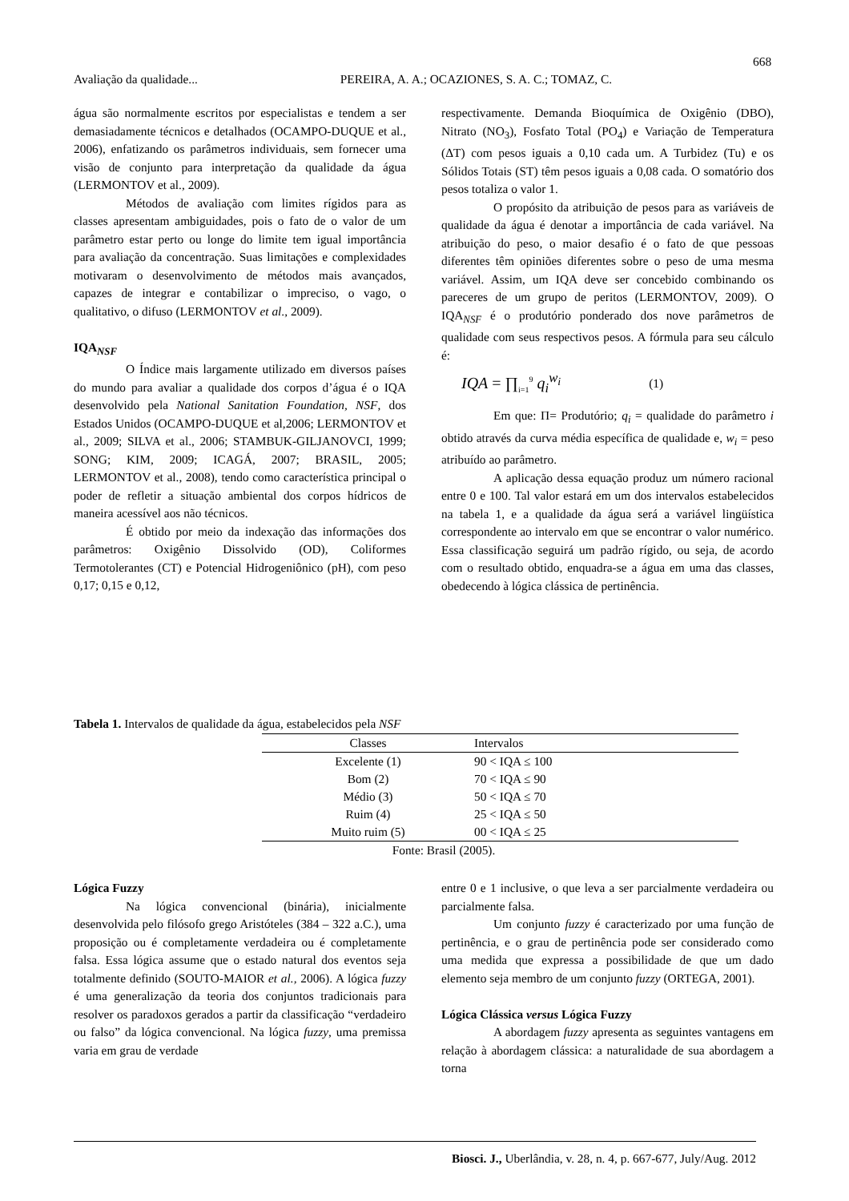668
Avaliação da qualidade... PEREIRA, A. A.; OCAZIONES, S. A. C.; TOMAZ, C.
água são normalmente escritos por especialistas e tendem a ser demasiadamente técnicos e detalhados (OCAMPO-DUQUE et al., 2006), enfatizando os parâmetros individuais, sem fornecer uma visão de conjunto para interpretação da qualidade da água (LERMONTOV et al., 2009).
Métodos de avaliação com limites rígidos para as classes apresentam ambiguidades, pois o fato de o valor de um parâmetro estar perto ou longe do limite tem igual importância para avaliação da concentração. Suas limitações e complexidades motivaram o desenvolvimento de métodos mais avançados, capazes de integrar e contabilizar o impreciso, o vago, o qualitativo, o difuso (LERMONTOV et al., 2009).
IQA<sub>NSF</sub>
O Índice mais largamente utilizado em diversos países do mundo para avaliar a qualidade dos corpos d’água é o IQA desenvolvido pela National Sanitation Foundation, NSF, dos Estados Unidos (OCAMPO-DUQUE et al,2006; LERMONTOV et al., 2009; SILVA et al., 2006; STAMBUK-GILJANOVCI, 1999; SONG; KIM, 2009; ICAGÁ, 2007; BRASIL, 2005; LERMONTOV et al., 2008), tendo como característica principal o poder de refletir a situação ambiental dos corpos hídricos de maneira acessível aos não técnicos.
É obtido por meio da indexação das informações dos parâmetros: Oxigênio Dissolvido (OD), Coliformes Termotolerantes (CT) e Potencial Hidrogeniônico (pH), com peso 0,17; 0,15 e 0,12,
respectivamente. Demanda Bioquímica de Oxigênio (DBO), Nitrato (NO<sub>3</sub>), Fosfato Total (PO<sub>4</sub>) e Variação de Temperatura (ΔT) com pesos iguais a 0,10 cada um. A Turbidez (Tu) e os Sólidos Totais (ST) têm pesos iguais a 0,08 cada. O somatório dos pesos totaliza o valor 1.
O propósito da atribuição de pesos para as variáveis de qualidade da água é denotar a importância de cada variável. Na atribuição do peso, o maior desafio é o fato de que pessoas diferentes têm opiniões diferentes sobre o peso de uma mesma variável. Assim, um IQA deve ser concebido combinando os pareceres de um grupo de peritos (LERMONTOV, 2009). O IQA<sub>NSF</sub> é o produtório ponderado dos nove parâmetros de qualidade com seus respectivos pesos. A fórmula para seu cálculo é:
IQA = ∏<sub>i=1</sub><sup>9</sup> q<sub>i</sub><sup>w<sub>i</sub></sup> (1)
Em que: Π= Produtório; q<sub>i</sub> = qualidade do parâmetro i obtido através da curva média específica de qualidade e, w<sub>i</sub> = peso atribuído ao parâmetro.
A aplicação dessa equação produz um número racional entre 0 e 100. Tal valor estará em um dos intervalos estabelecidos na tabela 1, e a qualidade da água será a variável lingüística correspondente ao intervalo em que se encontrar o valor numérico. Essa classificação seguirá um padrão rígido, ou seja, de acordo com o resultado obtido, enquadra-se a água em uma das classes, obedecendo à lógica clássica de pertinência.
Tabela 1. Intervalos de qualidade da água, estabelecidos pela NSF
| Classes | Intervalos |
| --- | --- |
| Excelente (1) | 90 < IQA ≤ 100 |
| Bom (2) | 70 < IQA ≤ 90 |
| Médio (3) | 50 < IQA ≤ 70 |
| Ruim (4) | 25 < IQA ≤ 50 |
| Muito ruim (5) | 00 < IQA ≤ 25 |
Fonte: Brasil (2005).
Lógica Fuzzy
Na lógica convencional (binária), inicialmente desenvolvida pelo filósofo grego Aristóteles (384 – 322 a.C.), uma proposição ou é completamente verdadeira ou é completamente falsa. Essa lógica assume que o estado natural dos eventos seja totalmente definido (SOUTO-MAIOR et al., 2006). A lógica fuzzy é uma generalização da teoria dos conjuntos tradicionais para resolver os paradoxos gerados a partir da classificação “verdadeiro ou falso” da lógica convencional. Na lógica fuzzy, uma premissa varia em grau de verdade
entre 0 e 1 inclusive, o que leva a ser parcialmente verdadeira ou parcialmente falsa.
Um conjunto fuzzy é caracterizado por uma função de pertinência, e o grau de pertinência pode ser considerado como uma medida que expressa a possibilidade de que um dado elemento seja membro de um conjunto fuzzy (ORTEGA, 2001).
Lógica Clássica versus Lógica Fuzzy
A abordagem fuzzy apresenta as seguintes vantagens em relação à abordagem clássica: a naturalidade de sua abordagem a torna
Biosci. J., Uberlândia, v. 28, n. 4, p. 667-677, July/Aug. 2012